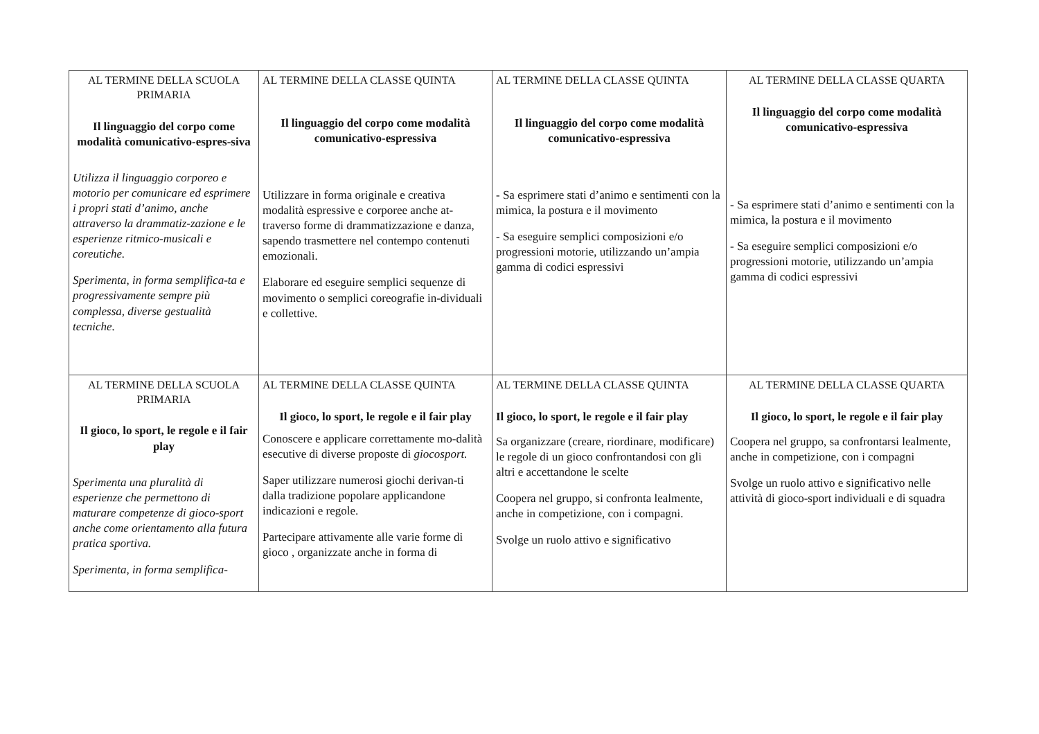| AL TERMINE DELLA SCUOLA PRIMARIA Il linguaggio del corpo come modalità comunicativo-espres-siva Utilizza il linguaggio corporeo e motorio per comunicare ed esprimere i propri stati d’animo, anche attraverso la drammatiz-zazione e le esperienze ritmico-musicali e coreutiche. Sperimenta, in forma semplifica-ta e progressivamente sempre più complessa, diverse gestualità tecniche. | AL TERMINE DELLA CLASSE QUINTA Il linguaggio del corpo come modalità comunicativo-espressiva Utilizzare in forma originale e creativa modalità espressive e corporee anche at-traverso forme di drammatizzazione e danza, sapendo trasmettere nel contempo contenuti emozionali. Elaborare ed eseguire semplici sequenze di movimento o semplici coreografie in-dividuali e collettive. | AL TERMINE DELLA CLASSE QUINTA Il linguaggio del corpo come modalità comunicativo-espressiva - Sa esprimere stati d’animo e sentimenti con la mimica, la postura e il movimento - Sa eseguire semplici composizioni e/o progressioni motorie, utilizzando un’ampia gamma di codici espressivi | AL TERMINE DELLA CLASSE QUARTA Il linguaggio del corpo come modalità comunicativo-espressiva - Sa esprimere stati d’animo e sentimenti con la mimica, la postura e il movimento - Sa eseguire semplici composizioni e/o progressioni motorie, utilizzando un’ampia gamma di codici espressivi |
| AL TERMINE DELLA SCUOLA PRIMARIA Il gioco, lo sport, le regole e il fair play Sperimenta una pluralità di esperienze che permettono di maturare competenze di gioco-sport anche come orientamento alla futura pratica sportiva. Sperimenta, in forma semplifica- | AL TERMINE DELLA CLASSE QUINTA Il gioco, lo sport, le regole e il fair play Conoscere e applicare correttamente mo-dalità esecutive di diverse proposte di giocosport. Saper utilizzare numerosi giochi derivan-ti dalla tradizione popolare applicandone indicazioni e regole. Partecipare attivamente alle varie forme di gioco , organizzate anche in forma di | AL TERMINE DELLA CLASSE QUINTA Il gioco, lo sport, le regole e il fair play Sa organizzare (creare, riordinare, modificare) le regole di un gioco confrontandosi con gli altri e accettandone le scelte Coopera nel gruppo, si confronta lealmente, anche in competizione, con i compagni. Svolge un ruolo attivo e significativo | AL TERMINE DELLA CLASSE QUARTA Il gioco, lo sport, le regole e il fair play Coopera nel gruppo, sa confrontarsi lealmente, anche in competizione, con i compagni Svolge un ruolo attivo e significativo nelle attività di gioco-sport individuali e di squadra |